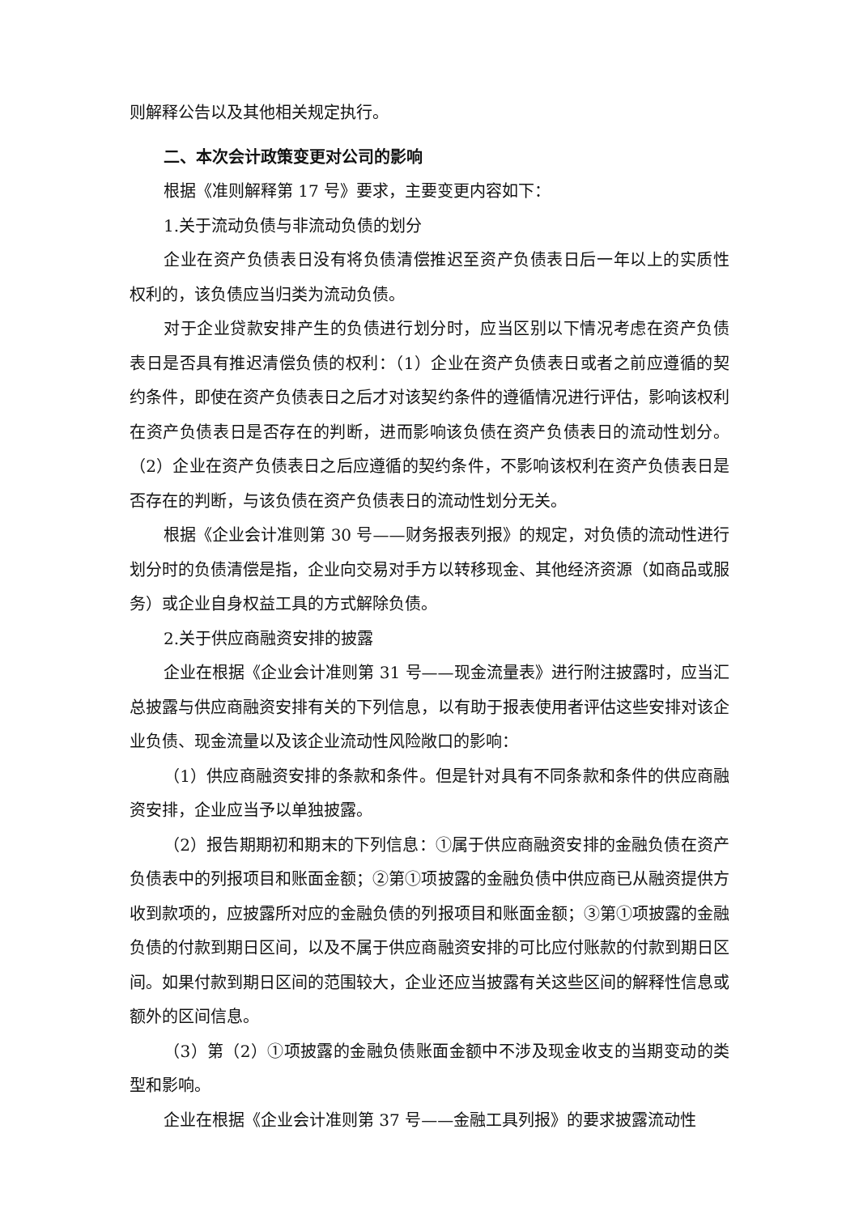则解释公告以及其他相关规定执行。
二、本次会计政策变更对公司的影响
根据《准则解释第 17 号》要求，主要变更内容如下：
1.关于流动负债与非流动负债的划分
企业在资产负债表日没有将负债清偿推迟至资产负债表日后一年以上的实质性权利的，该负债应当归类为流动负债。
对于企业贷款安排产生的负债进行划分时，应当区别以下情况考虑在资产负债表日是否具有推迟清偿负债的权利：（1）企业在资产负债表日或者之前应遵循的契约条件，即使在资产负债表日之后才对该契约条件的遵循情况进行评估，影响该权利在资产负债表日是否存在的判断，进而影响该负债在资产负债表日的流动性划分。（2）企业在资产负债表日之后应遵循的契约条件，不影响该权利在资产负债表日是否存在的判断，与该负债在资产负债表日的流动性划分无关。
根据《企业会计准则第 30 号——财务报表列报》的规定，对负债的流动性进行划分时的负债清偿是指，企业向交易对手方以转移现金、其他经济资源（如商品或服务）或企业自身权益工具的方式解除负债。
2.关于供应商融资安排的披露
企业在根据《企业会计准则第 31 号——现金流量表》进行附注披露时，应当汇总披露与供应商融资安排有关的下列信息，以有助于报表使用者评估这些安排对该企业负债、现金流量以及该企业流动性风险敞口的影响：
（1）供应商融资安排的条款和条件。但是针对具有不同条款和条件的供应商融资安排，企业应当予以单独披露。
（2）报告期期初和期末的下列信息：①属于供应商融资安排的金融负债在资产负债表中的列报项目和账面金额；②第①项披露的金融负债中供应商已从融资提供方收到款项的，应披露所对应的金融负债的列报项目和账面金额；③第①项披露的金融负债的付款到期日区间，以及不属于供应商融资安排的可比应付账款的付款到期日区间。如果付款到期日区间的范围较大，企业还应当披露有关这些区间的解释性信息或额外的区间信息。
（3）第（2）①项披露的金融负债账面金额中不涉及现金收支的当期变动的类型和影响。
企业在根据《企业会计准则第 37 号——金融工具列报》的要求披露流动性